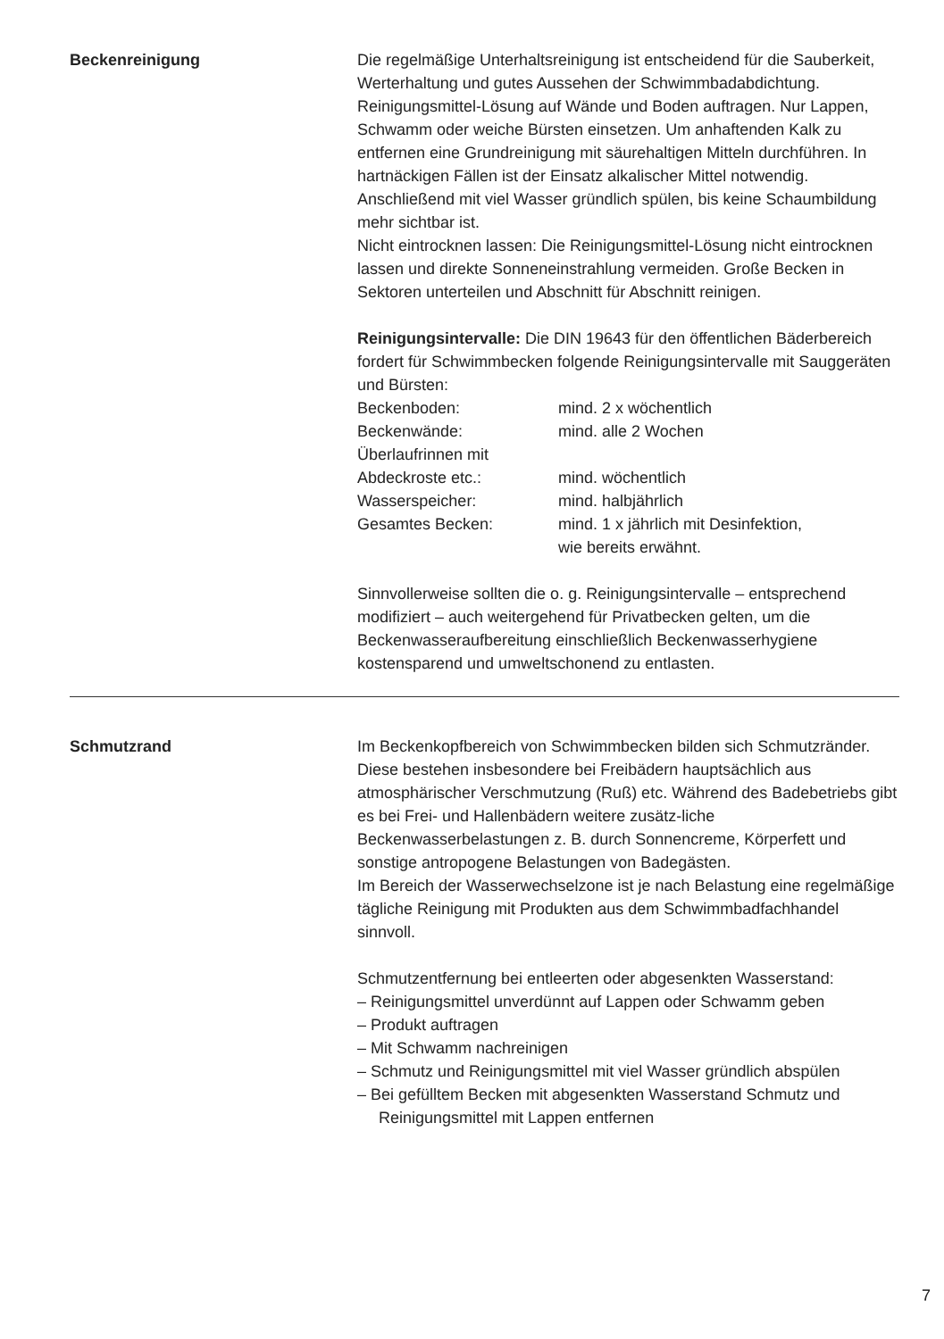Beckenreinigung Die regelmäßige Unterhaltsreinigung ist entscheidend für die Sauberkeit, Werterhaltung und gutes Aussehen der Schwimmbadabdichtung. Reinigungsmittel-Lösung auf Wände und Boden auftragen. Nur Lappen, Schwamm oder weiche Bürsten einsetzen. Um anhaftenden Kalk zu entfernen eine Grundreinigung mit säurehaltigen Mitteln durchführen. In hartnäckigen Fällen ist der Einsatz alkalischer Mittel notwendig. Anschließend mit viel Wasser gründlich spülen, bis keine Schaumbildung mehr sichtbar ist.
Nicht eintrocknen lassen: Die Reinigungsmittel-Lösung nicht eintrocknen lassen und direkte Sonneneinstrahlung vermeiden. Große Becken in Sektoren unterteilen und Abschnitt für Abschnitt reinigen.
Reinigungsintervalle: Die DIN 19643 für den öffentlichen Bäderbereich fordert für Schwimmbecken folgende Reinigungsintervalle mit Sauggeräten und Bürsten:
| Beckenboden: | mind. 2 x wöchentlich |
| Beckenwände: | mind. alle 2 Wochen |
| Überlaufrinnen mit Abdeckroste etc.: | mind. wöchentlich |
| Wasserspeicher: | mind. halbjährlich |
| Gesamtes Becken: | mind. 1 x jährlich mit Desinfektion, wie bereits erwähnt. |
Sinnvollerweise sollten die o. g. Reinigungsintervalle – entsprechend modifiziert – auch weitergehend für Privatbecken gelten, um die Beckenwasseraufbereitung einschließlich Beckenwasserhygiene kostensparend und umweltschonend zu entlasten.
Schmutzrand Im Beckenkopfbereich von Schwimmbecken bilden sich Schmutzränder. Diese bestehen insbesondere bei Freibädern hauptsächlich aus atmosphärischer Verschmutzung (Ruß) etc. Während des Badebetriebs gibt es bei Frei- und Hallenbädern weitere zusätz-liche Beckenwasserbelastungen z. B. durch Sonnencreme, Körperfett und sonstige antropogene Belastungen von Badegästen.
Im Bereich der Wasserwechselzone ist je nach Belastung eine regelmäßige tägliche Reinigung mit Produkten aus dem Schwimmbadfachhandel sinnvoll.
Schmutzentfernung bei entleerten oder abgesenkten Wasserstand:
– Reinigungsmittel unverdünnt auf Lappen oder Schwamm geben
– Produkt auftragen
– Mit Schwamm nachreinigen
– Schmutz und Reinigungsmittel mit viel Wasser gründlich abspülen
– Bei gefülltem Becken mit abgesenkten Wasserstand Schmutz und Reinigungsmittel mit Lappen entfernen
7